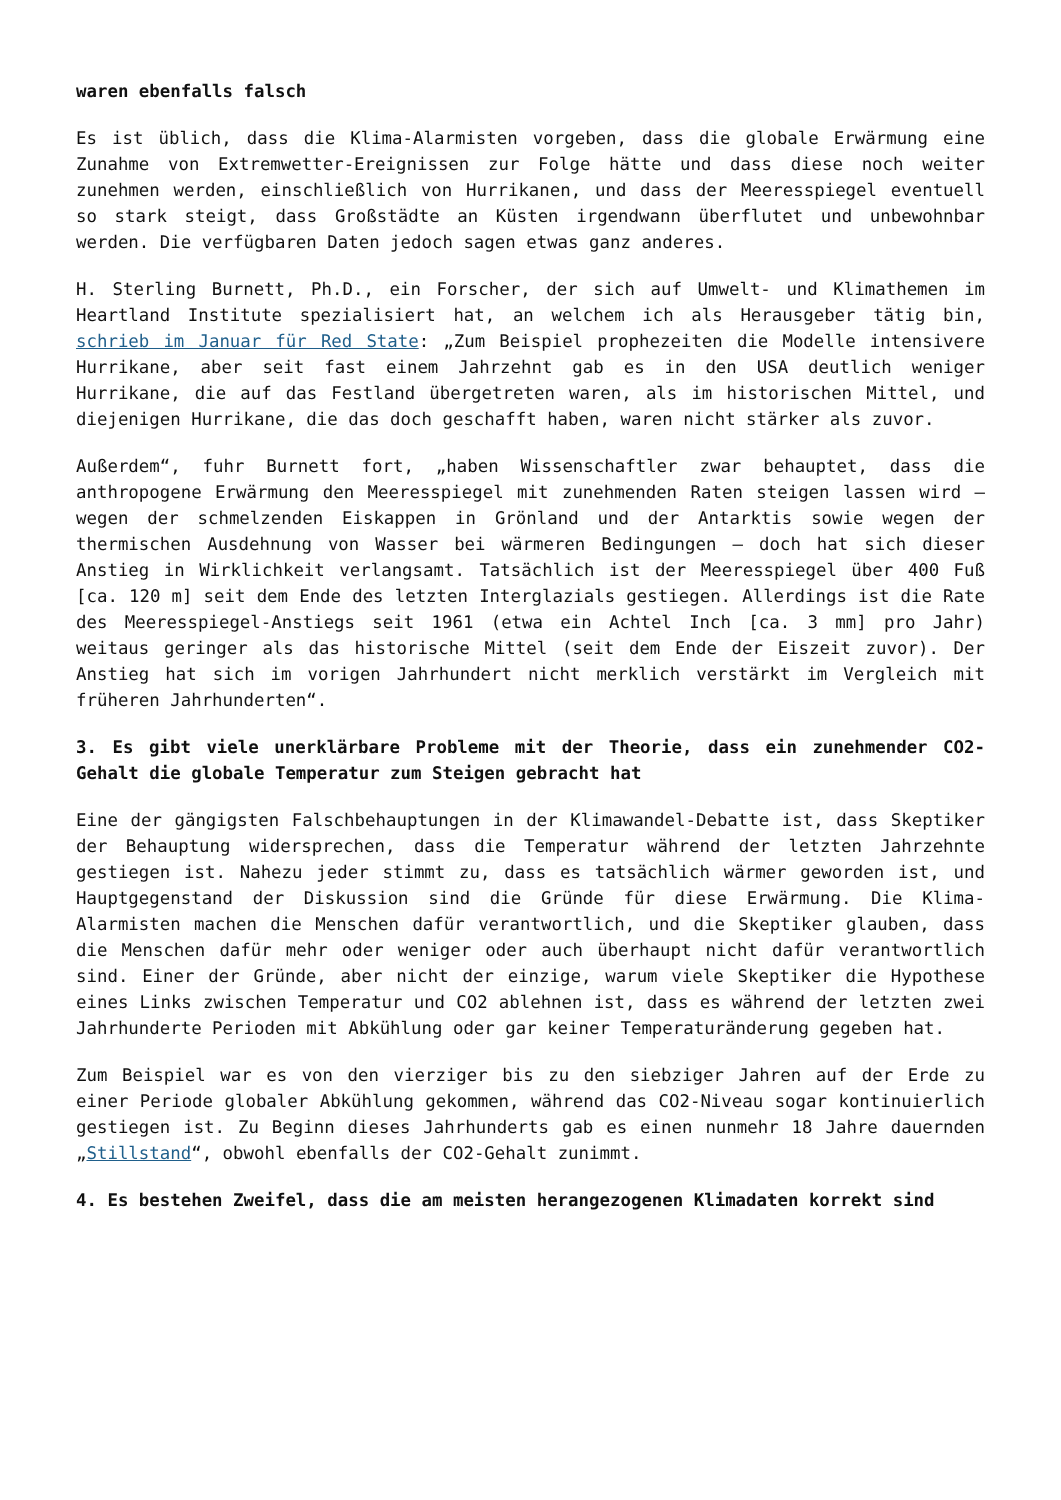waren ebenfalls falsch
Es ist üblich, dass die Klima-Alarmisten vorgeben, dass die globale Erwärmung eine Zunahme von Extremwetter-Ereignissen zur Folge hätte und dass diese noch weiter zunehmen werden, einschließlich von Hurrikanen, und dass der Meeresspiegel eventuell so stark steigt, dass Großstädte an Küsten irgendwann überflutet und unbewohnbar werden. Die verfügbaren Daten jedoch sagen etwas ganz anderes.
H. Sterling Burnett, Ph.D., ein Forscher, der sich auf Umwelt- und Klimathemen im Heartland Institute spezialisiert hat, an welchem ich als Herausgeber tätig bin, schrieb im Januar für Red State: „Zum Beispiel prophezeiten die Modelle intensivere Hurrikane, aber seit fast einem Jahrzehnt gab es in den USA deutlich weniger Hurrikane, die auf das Festland übergetreten waren, als im historischen Mittel, und diejenigen Hurrikane, die das doch geschafft haben, waren nicht stärker als zuvor.
Außerdem“, fuhr Burnett fort, „haben Wissenschaftler zwar behauptet, dass die anthropogene Erwärmung den Meeresspiegel mit zunehmenden Raten steigen lassen wird – wegen der schmelzenden Eiskappen in Grönland und der Antarktis sowie wegen der thermischen Ausdehnung von Wasser bei wärmeren Bedingungen – doch hat sich dieser Anstieg in Wirklichkeit verlangsamt. Tatsächlich ist der Meeresspiegel über 400 Fuß [ca. 120 m] seit dem Ende des letzten Interglazials gestiegen. Allerdings ist die Rate des Meeresspiegel-Anstiegs seit 1961 (etwa ein Achtel Inch [ca. 3 mm] pro Jahr) weitaus geringer als das historische Mittel (seit dem Ende der Eiszeit zuvor). Der Anstieg hat sich im vorigen Jahrhundert nicht merklich verstärkt im Vergleich mit früheren Jahrhunderten“.
3. Es gibt viele unerklärbare Probleme mit der Theorie, dass ein zunehmender CO2-Gehalt die globale Temperatur zum Steigen gebracht hat
Eine der gängigsten Falschbehauptungen in der Klimawandel-Debatte ist, dass Skeptiker der Behauptung widersprechen, dass die Temperatur während der letzten Jahrzehnte gestiegen ist. Nahezu jeder stimmt zu, dass es tatsächlich wärmer geworden ist, und Hauptgegenstand der Diskussion sind die Gründe für diese Erwärmung. Die Klima-Alarmisten machen die Menschen dafür verantwortlich, und die Skeptiker glauben, dass die Menschen dafür mehr oder weniger oder auch überhaupt nicht dafür verantwortlich sind. Einer der Gründe, aber nicht der einzige, warum viele Skeptiker die Hypothese eines Links zwischen Temperatur und CO2 ablehnen ist, dass es während der letzten zwei Jahrhunderte Perioden mit Abkühlung oder gar keiner Temperaturänderung gegeben hat.
Zum Beispiel war es von den vierziger bis zu den siebziger Jahren auf der Erde zu einer Periode globaler Abkühlung gekommen, während das CO2-Niveau sogar kontinuierlich gestiegen ist. Zu Beginn dieses Jahrhunderts gab es einen nunmehr 18 Jahre dauernden „Stillstand“, obwohl ebenfalls der CO2-Gehalt zunimmt.
4. Es bestehen Zweifel, dass die am meisten herangezogenen Klimadaten korrekt sind